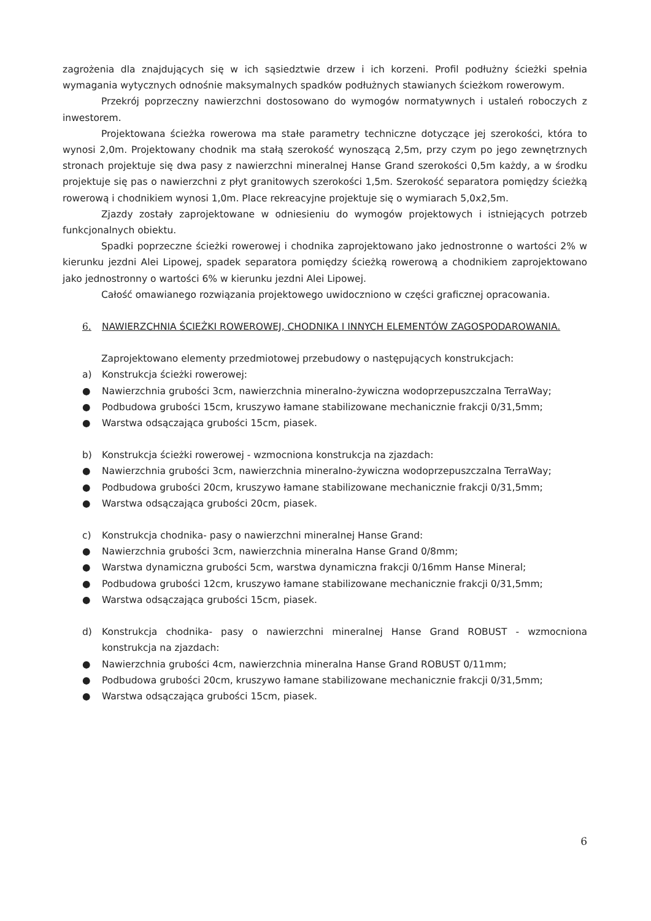zagrożenia dla znajdujących się w ich sąsiedztwie drzew i ich korzeni. Profil podłużny ścieżki spełnia wymagania wytycznych odnośnie maksymalnych spadków podłużnych stawianych ścieżkom rowerowym.
Przekrój poprzeczny nawierzchni dostosowano do wymogów normatywnych i ustaleń roboczych z inwestorem.
Projektowana ścieżka rowerowa ma stałe parametry techniczne dotyczące jej szerokości, która to wynosi 2,0m. Projektowany chodnik ma stałą szerokość wynoszącą 2,5m, przy czym po jego zewnętrznych stronach projektuje się dwa pasy z nawierzchni mineralnej Hanse Grand szerokości 0,5m każdy, a w środku projektuje się pas o nawierzchni z płyt granitowych szerokości 1,5m. Szerokość separatora pomiędzy ścieżką rowerową i chodnikiem wynosi 1,0m. Place rekreacyjne projektuje się o wymiarach 5,0x2,5m.
Zjazdy zostały zaprojektowane w odniesieniu do wymogów projektowych i istniejących potrzeb funkcjonalnych obiektu.
Spadki poprzeczne ścieżki rowerowej i chodnika zaprojektowano jako jednostronne o wartości 2% w kierunku jezdni Alei Lipowej, spadek separatora pomiędzy ścieżką rowerową a chodnikiem zaprojektowano jako jednostronny o wartości 6% w kierunku jezdni Alei Lipowej.
Całość omawianego rozwiązania projektowego uwidoczniono w części graficznej opracowania.
6. NAWIERZCHNIA ŚCIEŻKI ROWEROWEJ, CHODNIKA I INNYCH ELEMENTÓW ZAGOSPODAROWANIA.
Zaprojektowano elementy przedmiotowej przebudowy o następujących konstrukcjach:
a) Konstrukcja ścieżki rowerowej:
● Nawierzchnia grubości 3cm, nawierzchnia mineralno-żywiczna wodoprzepuszczalna TerraWay;
● Podbudowa grubości 15cm, kruszywo łamane stabilizowane mechanicznie frakcji 0/31,5mm;
● Warstwa odsączająca grubości 15cm, piasek.
b) Konstrukcja ścieżki rowerowej - wzmocniona konstrukcja na zjazdach:
● Nawierzchnia grubości 3cm, nawierzchnia mineralno-żywiczna wodoprzepuszczalna TerraWay;
● Podbudowa grubości 20cm, kruszywo łamane stabilizowane mechanicznie frakcji 0/31,5mm;
● Warstwa odsączająca grubości 20cm, piasek.
c) Konstrukcja chodnika- pasy o nawierzchni mineralnej Hanse Grand:
● Nawierzchnia grubości 3cm, nawierzchnia mineralna Hanse Grand 0/8mm;
● Warstwa dynamiczna grubości 5cm, warstwa dynamiczna frakcji 0/16mm Hanse Mineral;
● Podbudowa grubości 12cm, kruszywo łamane stabilizowane mechanicznie frakcji 0/31,5mm;
● Warstwa odsączająca grubości 15cm, piasek.
d) Konstrukcja chodnika- pasy o nawierzchni mineralnej Hanse Grand ROBUST - wzmocniona konstrukcja na zjazdach:
● Nawierzchnia grubości 4cm, nawierzchnia mineralna Hanse Grand ROBUST 0/11mm;
● Podbudowa grubości 20cm, kruszywo łamane stabilizowane mechanicznie frakcji 0/31,5mm;
● Warstwa odsączająca grubości 15cm, piasek.
6